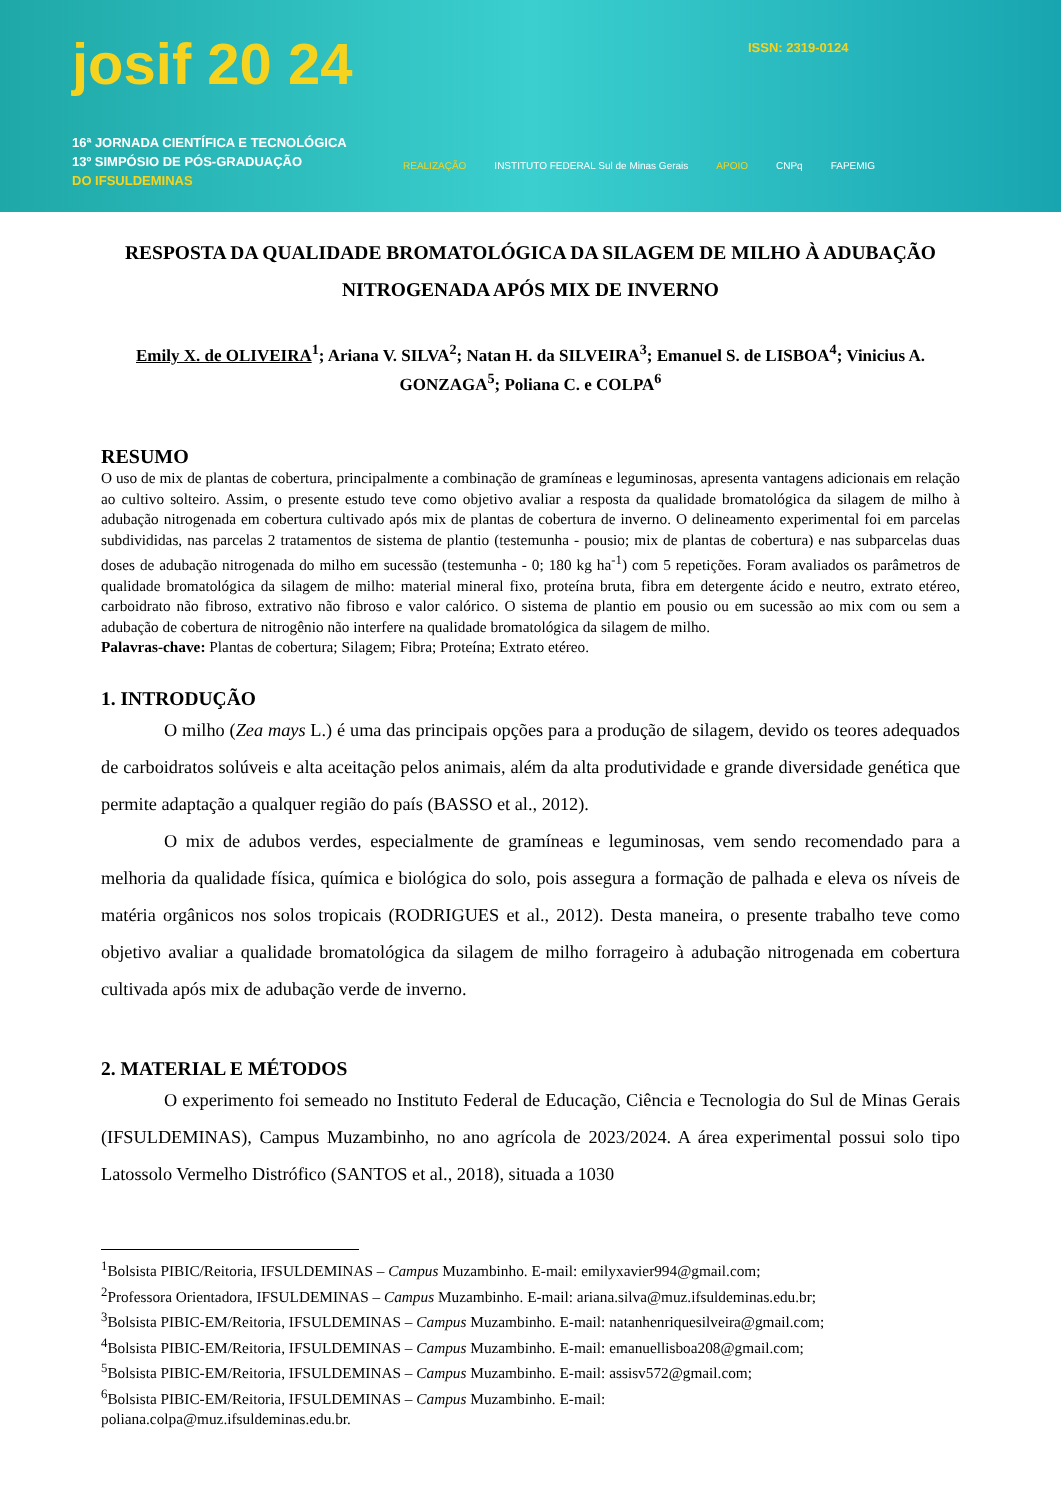josif 20 24 ISSN: 2319-0124
16ª JORNADA CIENTÍFICA E TECNOLÓGICA
13º SIMPÓSIO DE PÓS-GRADUAÇÃO
DO IFSULDEMINAS
REALIZAÇÃO INSTITUTO FEDERAL Sul de Minas Gerais APOIO CNPq FAPEMIG
RESPOSTA DA QUALIDADE BROMATOLÓGICA DA SILAGEM DE MILHO À ADUBAÇÃO NITROGENADA APÓS MIX DE INVERNO
Emily X. de OLIVEIRA<sup>1</sup>; Ariana V. SILVA<sup>2</sup>; Natan H. da SILVEIRA<sup>3</sup>; Emanuel S. de LISBOA<sup>4</sup>; Vinicius A. GONZAGA<sup>5</sup>; Poliana C. e COLPA<sup>6</sup>
RESUMO
O uso de mix de plantas de cobertura, principalmente a combinação de gramíneas e leguminosas, apresenta vantagens adicionais em relação ao cultivo solteiro. Assim, o presente estudo teve como objetivo avaliar a resposta da qualidade bromatológica da silagem de milho à adubação nitrogenada em cobertura cultivado após mix de plantas de cobertura de inverno. O delineamento experimental foi em parcelas subdivididas, nas parcelas 2 tratamentos de sistema de plantio (testemunha - pousio; mix de plantas de cobertura) e nas subparcelas duas doses de adubação nitrogenada do milho em sucessão (testemunha - 0; 180 kg ha<sup>-1</sup>) com 5 repetições. Foram avaliados os parâmetros de qualidade bromatológica da silagem de milho: material mineral fixo, proteína bruta, fibra em detergente ácido e neutro, extrato etéreo, carboidrato não fibroso, extrativo não fibroso e valor calórico. O sistema de plantio em pousio ou em sucessão ao mix com ou sem a adubação de cobertura de nitrogênio não interfere na qualidade bromatológica da silagem de milho.
Palavras-chave: Plantas de cobertura; Silagem; Fibra; Proteína; Extrato etéreo.
1. INTRODUÇÃO
O milho (Zea mays L.) é uma das principais opções para a produção de silagem, devido os teores adequados de carboidratos solúveis e alta aceitação pelos animais, além da alta produtividade e grande diversidade genética que permite adaptação a qualquer região do país (BASSO et al., 2012).
O mix de adubos verdes, especialmente de gramíneas e leguminosas, vem sendo recomendado para a melhoria da qualidade física, química e biológica do solo, pois assegura a formação de palhada e eleva os níveis de matéria orgânicos nos solos tropicais (RODRIGUES et al., 2012). Desta maneira, o presente trabalho teve como objetivo avaliar a qualidade bromatológica da silagem de milho forrageiro à adubação nitrogenada em cobertura cultivada após mix de adubação verde de inverno.
2. MATERIAL E MÉTODOS
O experimento foi semeado no Instituto Federal de Educação, Ciência e Tecnologia do Sul de Minas Gerais (IFSULDEMINAS), Campus Muzambinho, no ano agrícola de 2023/2024. A área experimental possui solo tipo Latossolo Vermelho Distrófico (SANTOS et al., 2018), situada a 1030
<sup>1</sup> Bolsista PIBIC/Reitoria, IFSULDEMINAS – Campus Muzambinho. E-mail: emilyxavier994@gmail.com;
<sup>2</sup> Professora Orientadora, IFSULDEMINAS – Campus Muzambinho. E-mail: ariana.silva@muz.ifsuldeminas.edu.br;
<sup>3</sup> Bolsista PIBIC-EM/Reitoria, IFSULDEMINAS – Campus Muzambinho. E-mail: natanhenriquesilveira@gmail.com;
<sup>4</sup> Bolsista PIBIC-EM/Reitoria, IFSULDEMINAS – Campus Muzambinho. E-mail: emanuellisboa208@gmail.com;
<sup>5</sup> Bolsista PIBIC-EM/Reitoria, IFSULDEMINAS – Campus Muzambinho. E-mail: assisv572@gmail.com;
<sup>6</sup> Bolsista PIBIC-EM/Reitoria, IFSULDEMINAS – Campus Muzambinho. E-mail:
poliana.colpa@muz.ifsuldeminas.edu.br.